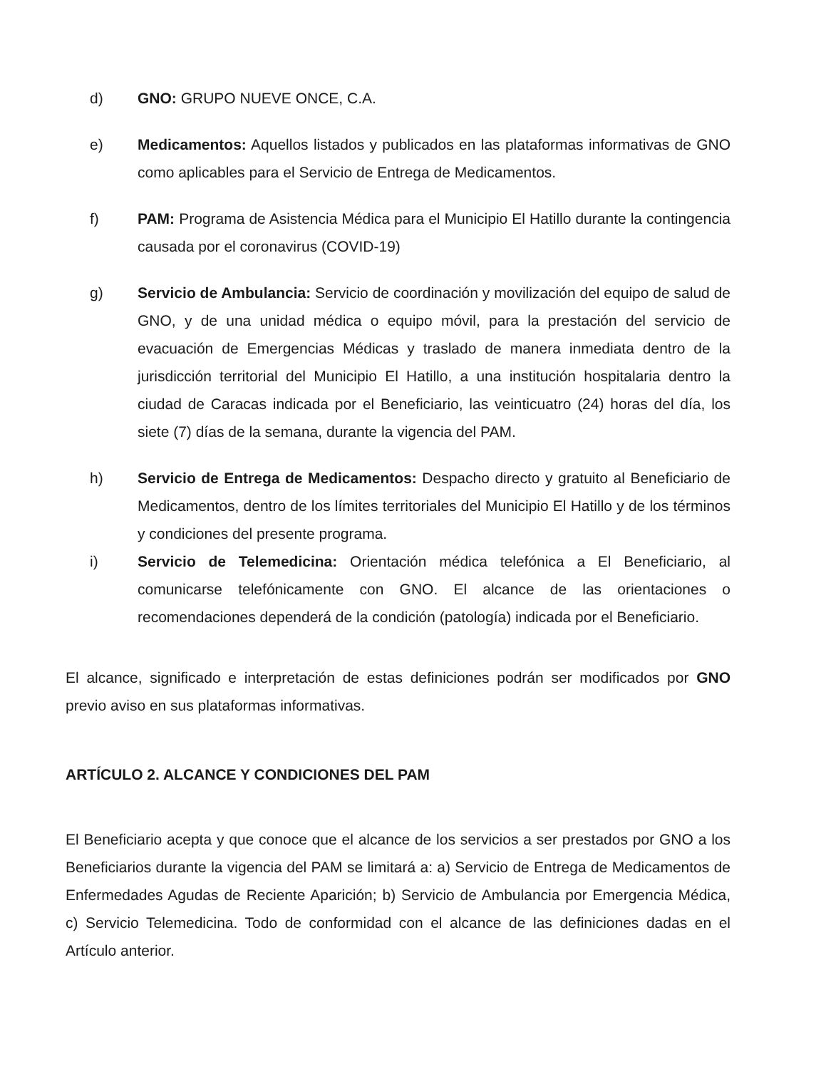d) GNO: GRUPO NUEVE ONCE, C.A.
e) Medicamentos: Aquellos listados y publicados en las plataformas informativas de GNO como aplicables para el Servicio de Entrega de Medicamentos.
f) PAM: Programa de Asistencia Médica para el Municipio El Hatillo durante la contingencia causada por el coronavirus (COVID-19)
g) Servicio de Ambulancia: Servicio de coordinación y movilización del equipo de salud de GNO, y de una unidad médica o equipo móvil, para la prestación del servicio de evacuación de Emergencias Médicas y traslado de manera inmediata dentro de la jurisdicción territorial del Municipio El Hatillo, a una institución hospitalaria dentro la ciudad de Caracas indicada por el Beneficiario, las veinticuatro (24) horas del día, los siete (7) días de la semana, durante la vigencia del PAM.
h) Servicio de Entrega de Medicamentos: Despacho directo y gratuito al Beneficiario de Medicamentos, dentro de los límites territoriales del Municipio El Hatillo y de los términos y condiciones del presente programa.
i) Servicio de Telemedicina: Orientación médica telefónica a El Beneficiario, al comunicarse telefónicamente con GNO. El alcance de las orientaciones o recomendaciones dependerá de la condición (patología) indicada por el Beneficiario.
El alcance, significado e interpretación de estas definiciones podrán ser modificados por GNO previo aviso en sus plataformas informativas.
ARTÍCULO 2. ALCANCE Y CONDICIONES DEL PAM
El Beneficiario acepta y que conoce que el alcance de los servicios a ser prestados por GNO a los Beneficiarios durante la vigencia del PAM se limitará a: a) Servicio de Entrega de Medicamentos de Enfermedades Agudas de Reciente Aparición; b) Servicio de Ambulancia por Emergencia Médica, c) Servicio Telemedicina. Todo de conformidad con el alcance de las definiciones dadas en el Artículo anterior.